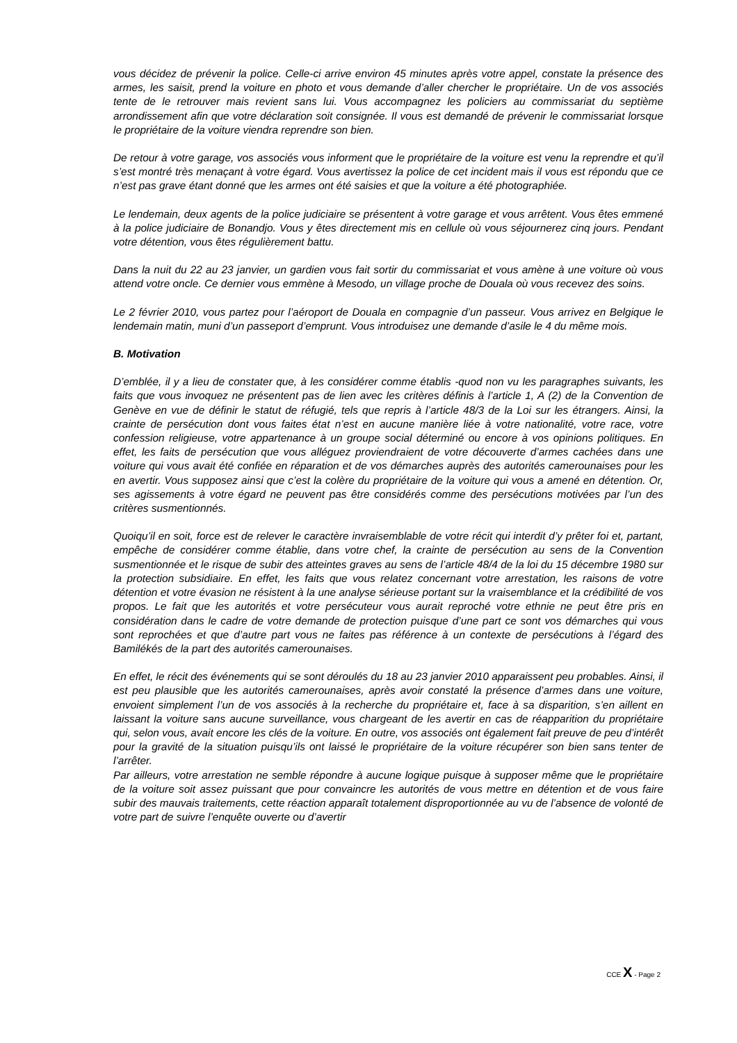vous décidez de prévenir la police. Celle-ci arrive environ 45 minutes après votre appel, constate la présence des armes, les saisit, prend la voiture en photo et vous demande d’aller chercher le propriétaire. Un de vos associés tente de le retrouver mais revient sans lui. Vous accompagnez les policiers au commissariat du septième arrondissement afin que votre déclaration soit consignée. Il vous est demandé de prévenir le commissariat lorsque le propriétaire de la voiture viendra reprendre son bien.
De retour à votre garage, vos associés vous informent que le propriétaire de la voiture est venu la reprendre et qu’il s’est montré très menaçant à votre égard. Vous avertissez la police de cet incident mais il vous est répondu que ce n’est pas grave étant donné que les armes ont été saisies et que la voiture a été photographiée.
Le lendemain, deux agents de la police judiciaire se présentent à votre garage et vous arrêtent. Vous êtes emmené à la police judiciaire de Bonandjo. Vous y êtes directement mis en cellule où vous séjournerez cinq jours. Pendant votre détention, vous êtes régulièrement battu.
Dans la nuit du 22 au 23 janvier, un gardien vous fait sortir du commissariat et vous amène à une voiture où vous attend votre oncle. Ce dernier vous emmène à Mesodo, un village proche de Douala où vous recevez des soins.
Le 2 février 2010, vous partez pour l’aéroport de Douala en compagnie d’un passeur. Vous arrivez en Belgique le lendemain matin, muni d’un passeport d’emprunt. Vous introduisez une demande d’asile le 4 du même mois.
B. Motivation
D’emblée, il y a lieu de constater que, à les considérer comme établis -quod non vu les paragraphes suivants, les faits que vous invoquez ne présentent pas de lien avec les critères définis à l’article 1, A (2) de la Convention de Genève en vue de définir le statut de réfugié, tels que repris à l’article 48/3 de la Loi sur les étrangers. Ainsi, la crainte de persécution dont vous faites état n’est en aucune manière liée à votre nationalité, votre race, votre confession religieuse, votre appartenance à un groupe social déterminé ou encore à vos opinions politiques. En effet, les faits de persécution que vous alléguez proviendraient de votre découverte d’armes cachées dans une voiture qui vous avait été confiée en réparation et de vos démarches auprès des autorités camerounaises pour les en avertir. Vous supposez ainsi que c’est la colère du propriétaire de la voiture qui vous a amené en détention. Or, ses agissements à votre égard ne peuvent pas être considérés comme des persécutions motivées par l’un des critères susmentionnés.
Quoiqu’il en soit, force est de relever le caractère invraisemblable de votre récit qui interdit d’y prêter foi et, partant, empêche de considérer comme établie, dans votre chef, la crainte de persécution au sens de la Convention susmentionnée et le risque de subir des atteintes graves au sens de l’article 48/4 de la loi du 15 décembre 1980 sur la protection subsidiaire. En effet, les faits que vous relatez concernant votre arrestation, les raisons de votre détention et votre évasion ne résistent à la une analyse sérieuse portant sur la vraisemblance et la crédibilité de vos propos. Le fait que les autorités et votre persécuteur vous aurait reproché votre ethnie ne peut être pris en considération dans le cadre de votre demande de protection puisque d’une part ce sont vos démarches qui vous sont reprochées et que d’autre part vous ne faites pas référence à un contexte de persécutions à l’égard des Bamilékés de la part des autorités camerounaises.
En effet, le récit des événements qui se sont déroulés du 18 au 23 janvier 2010 apparaissent peu probables. Ainsi, il est peu plausible que les autorités camerounaises, après avoir constaté la présence d’armes dans une voiture, envoient simplement l’un de vos associés à la recherche du propriétaire et, face à sa disparition, s’en aillent en laissant la voiture sans aucune surveillance, vous chargeant de les avertir en cas de réapparition du propriétaire qui, selon vous, avait encore les clés de la voiture. En outre, vos associés ont également fait preuve de peu d’intérêt pour la gravité de la situation puisqu’ils ont laissé le propriétaire de la voiture récupérer son bien sans tenter de l’arrêter.
Par ailleurs, votre arrestation ne semble répondre à aucune logique puisque à supposer même que le propriétaire de la voiture soit assez puissant que pour convaincre les autorités de vous mettre en détention et de vous faire subir des mauvais traitements, cette réaction apparaît totalement disproportionnée au vu de l’absence de volonté de votre part de suivre l’enquête ouverte ou d’avertir
CCE X - Page 2